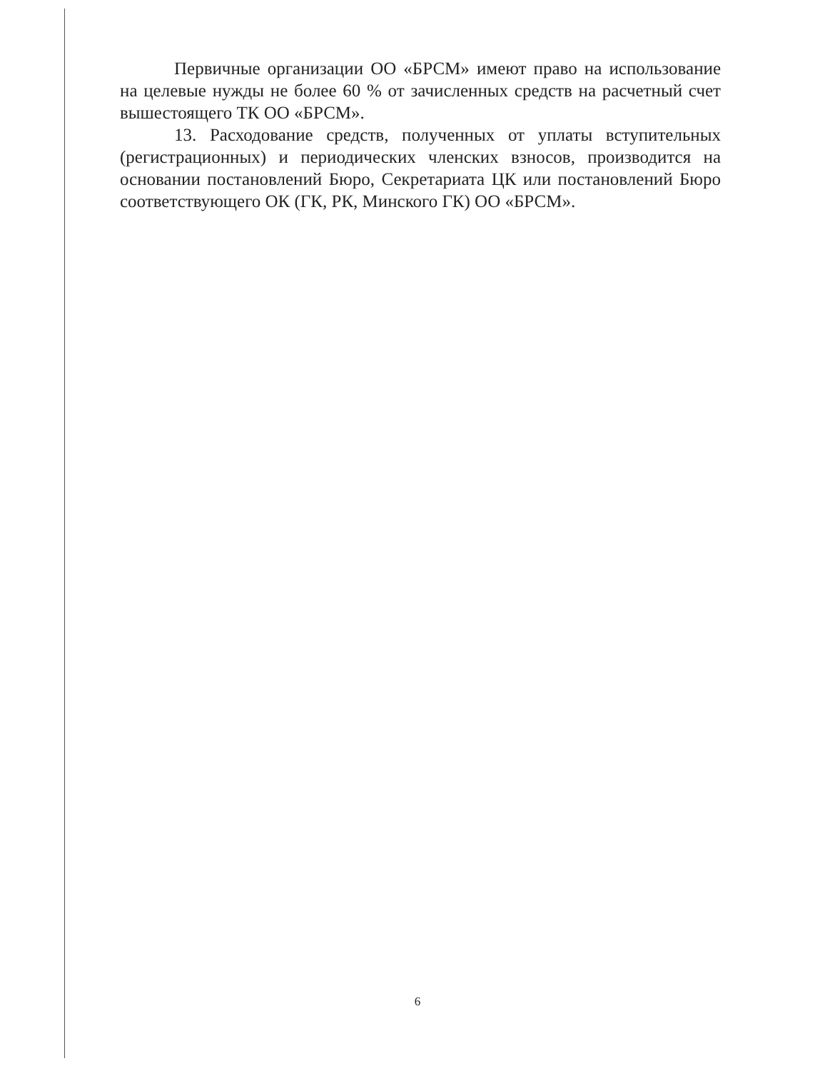Первичные организации ОО «БРСМ» имеют право на использование на целевые нужды не более 60 % от зачисленных средств на расчетный счет вышестоящего ТК ОО «БРСМ».
13. Расходование средств, полученных от уплаты вступительных (регистрационных) и периодических членских взносов, производится на основании постановлений Бюро, Секретариата ЦК или постановлений Бюро соответствующего ОК (ГК, РК, Минского ГК) ОО «БРСМ».
6